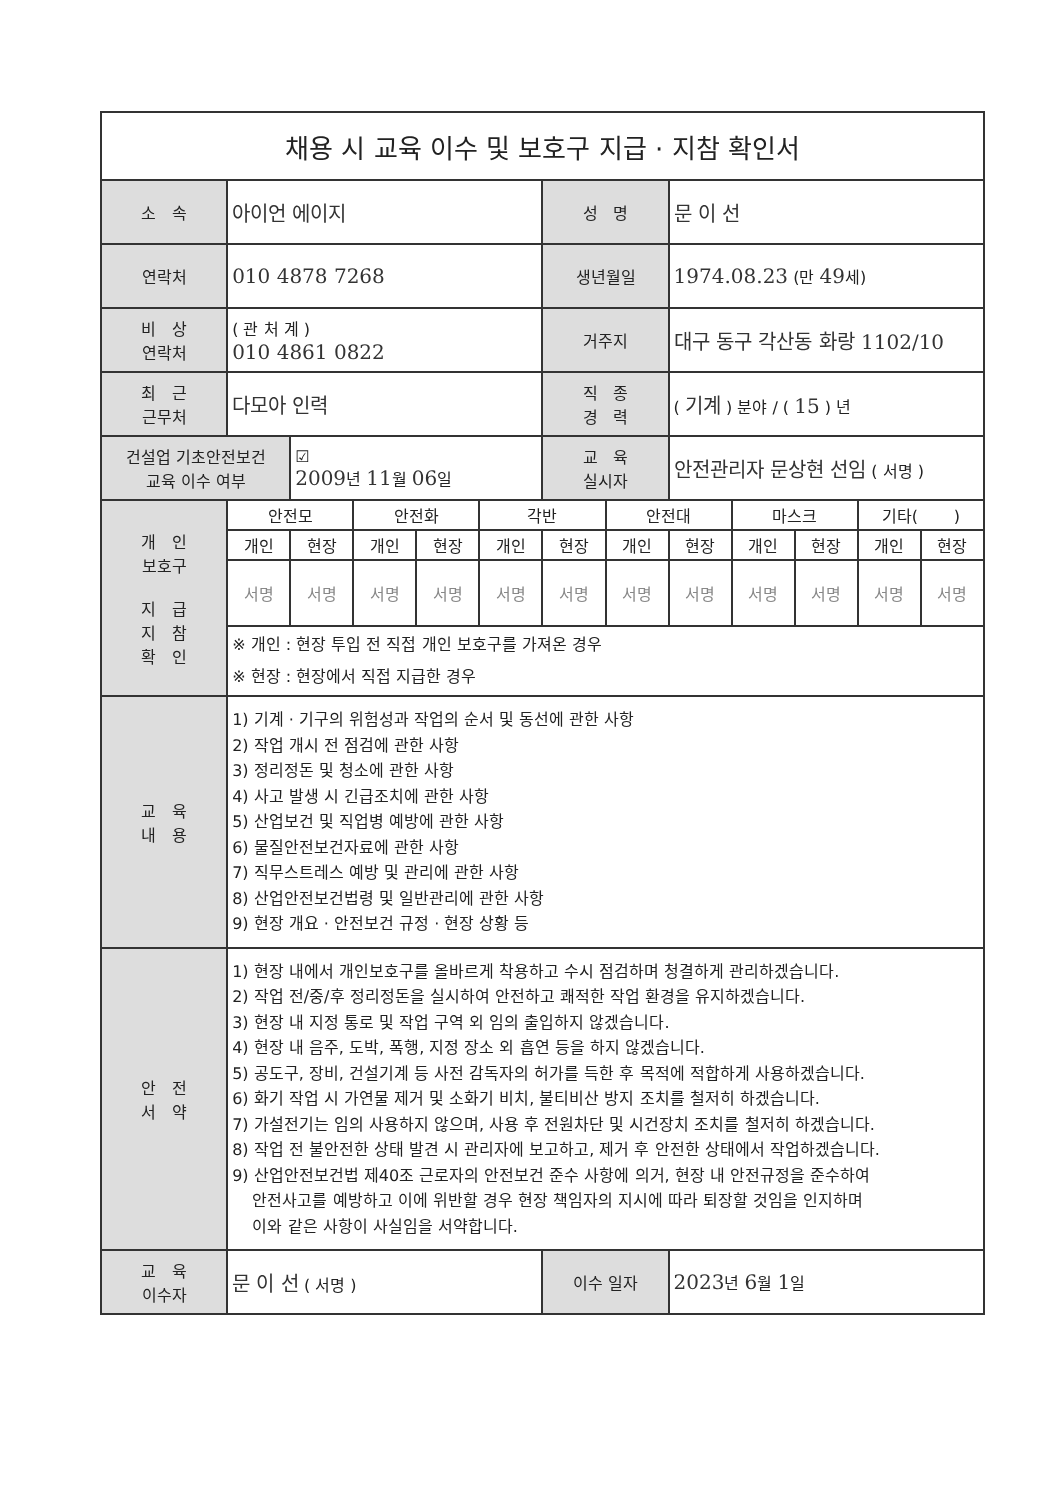| 채용 시 교육 이수 및 보호구 지급 · 지참 확인서 | | | | | | | | | | | | |
| --- | --- | --- | --- | --- | --- | --- | --- | --- | --- | --- | --- | --- |
| 소 속 | 아이언 에이지 | | | | | 성 명 | | 문 이 선 | | | | |
| 연락처 | 010 4878 7268 | | | | | 생년월일 | | 1974.08.23 (만 49 세) | | | | |
| 비 상 연락처 | ( 관 처 계 ) 010 4861 0822 | | | | | 거주지 | | 대구 동구 각산동 화랑 1102/10 | | | | |
| 최 근 근무처 | 다모아 인력 | | | | | 직 종 경 력 | | ( 기계 ) 분야 / ( 15 ) 년 | | | | |
| 건설업 기초안전보건 교육 이수 여부 | | ☑ 2009 년 11 월 06 일 | | | | 교 육 실시자 | | 안전관리자 문상현 선임 ( 서명 ) | | | | |
| 개 인 보호구 지 급 지 참 확 인 | 안전모 | | 안전화 | | 각반 | | 안전대 | | 마스크 | | 기타( ) | |
| | 개인 | 현장 | 개인 | 현장 | 개인 | 현장 | 개인 | 현장 | 개인 | 현장 | 개인 | 현장 |
| | 서명 | 서명 | 서명 | 서명 | 서명 | 서명 | 서명 | 서명 | 서명 | 서명 | 서명 | 서명 |
| | ※ 개인 : 현장 투입 전 직접 개인 보호구를 가져온 경우 ※ 현장 : 현장에서 직접 지급한 경우 | | | | | | | | | | | |
| 교 육 내 용 | 1) 기계 · 기구의 위험성과 작업의 순서 및 동선에 관한 사항 2) 작업 개시 전 점검에 관한 사항 3) 정리정돈 및 청소에 관한 사항 4) 사고 발생 시 긴급조치에 관한 사항 5) 산업보건 및 직업병 예방에 관한 사항 6) 물질안전보건자료에 관한 사항 7) 직무스트레스 예방 및 관리에 관한 사항 8) 산업안전보건법령 및 일반관리에 관한 사항 9) 현장 개요 · 안전보건 규정 · 현장 상황 등 | | | | | | | | | | | |
| 안 전 서 약 | 1) 현장 내에서 개인보호구를 올바르게 착용하고 수시 점검하며 청결하게 관리하겠습니다. 2) 작업 전/중/후 정리정돈을 실시하여 안전하고 쾌적한 작업 환경을 유지하겠습니다. 3) 현장 내 지정 통로 및 작업 구역 외 임의 출입하지 않겠습니다. 4) 현장 내 음주, 도박, 폭행, 지정 장소 외 흡연 등을 하지 않겠습니다. 5) 공도구, 장비, 건설기계 등 사전 감독자의 허가를 득한 후 목적에 적합하게 사용하겠습니다. 6) 화기 작업 시 가연물 제거 및 소화기 비치, 불티비산 방지 조치를 철저히 하겠습니다. 7) 가설전기는 임의 사용하지 않으며, 사용 후 전원차단 및 시건장치 조치를 철저히 하겠습니다. 8) 작업 전 불안전한 상태 발견 시 관리자에 보고하고, 제거 후 안전한 상태에서 작업하겠습니다. 9) 산업안전보건법 제40조 근로자의 안전보건 준수 사항에 의거, 현장 내 안전규정을 준수하여 안전사고를 예방하고 이에 위반할 경우 현장 책임자의 지시에 따라 퇴장할 것임을 인지하며 이와 같은 사항이 사실임을 서약합니다. | | | | | | | | | | | |
| 교 육 이수자 | 문 이 선 ( 서명 ) | | | | | 이수 일자 | | 2023 년 6 월 1 일 | | | | |